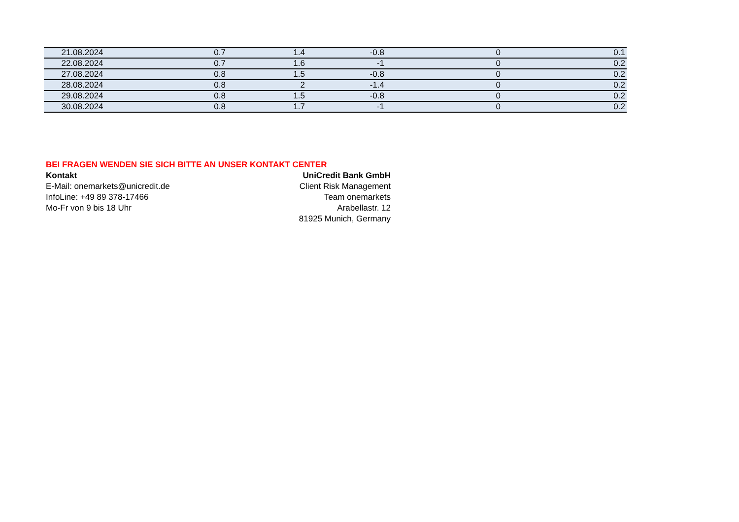| 21.08.2024 | 0.7 | 1.4 | -0.8 | 0 | 0.1 |
| 22.08.2024 | 0.7 | 1.6 | -1 | 0 | 0.2 |
| 27.08.2024 | 0.8 | 1.5 | -0.8 | 0 | 0.2 |
| 28.08.2024 | 0.8 | 2 | -1.4 | 0 | 0.2 |
| 29.08.2024 | 0.8 | 1.5 | -0.8 | 0 | 0.2 |
| 30.08.2024 | 0.8 | 1.7 | -1 | 0 | 0.2 |
BEI FRAGEN WENDEN SIE SICH BITTE AN UNSER KONTAKT CENTER
Kontakt
E-Mail: onemarkets@unicredit.de
InfoLine: +49 89 378-17466
Mo-Fr von 9 bis 18 Uhr
UniCredit Bank GmbH
Client Risk Management
Team onemarkets
Arabellastr. 12
81925 Munich, Germany